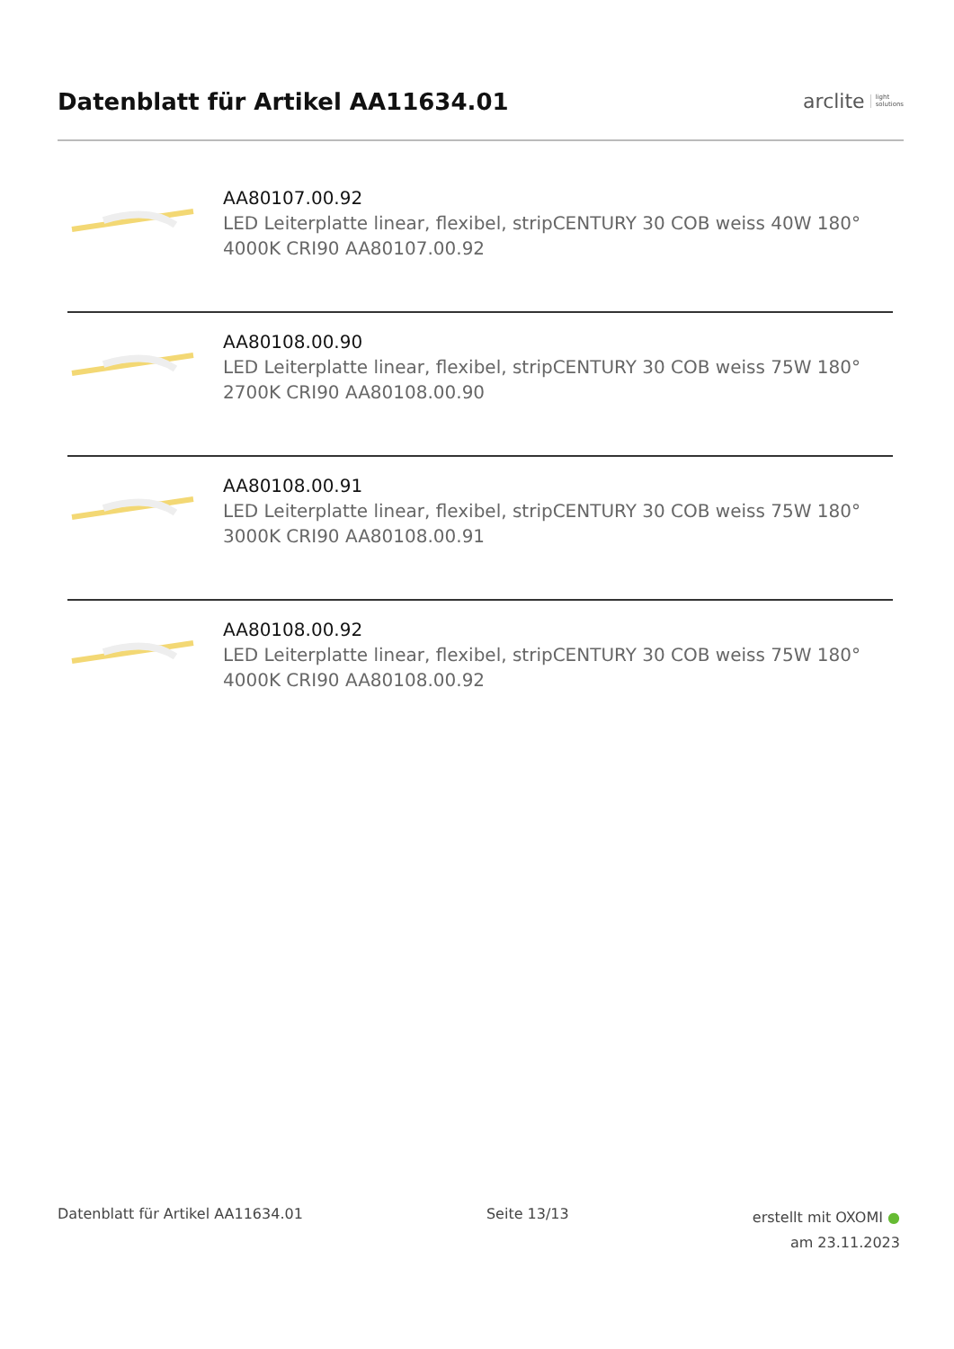Datenblatt für Artikel AA11634.01
arclite light
solutions
AA80107.00.92
LED Leiterplatte linear, flexibel, stripCENTURY 30 COB weiss 40W 180° 4000K CRI90 AA80107.00.92
AA80108.00.90
LED Leiterplatte linear, flexibel, stripCENTURY 30 COB weiss 75W 180° 2700K CRI90 AA80108.00.90
AA80108.00.91
LED Leiterplatte linear, flexibel, stripCENTURY 30 COB weiss 75W 180° 3000K CRI90 AA80108.00.91
AA80108.00.92
LED Leiterplatte linear, flexibel, stripCENTURY 30 COB weiss 75W 180° 4000K CRI90 AA80108.00.92
Datenblatt für Artikel AA11634.01
Seite 13/13
erstellt mit OXOMI ●
am 23.11.2023